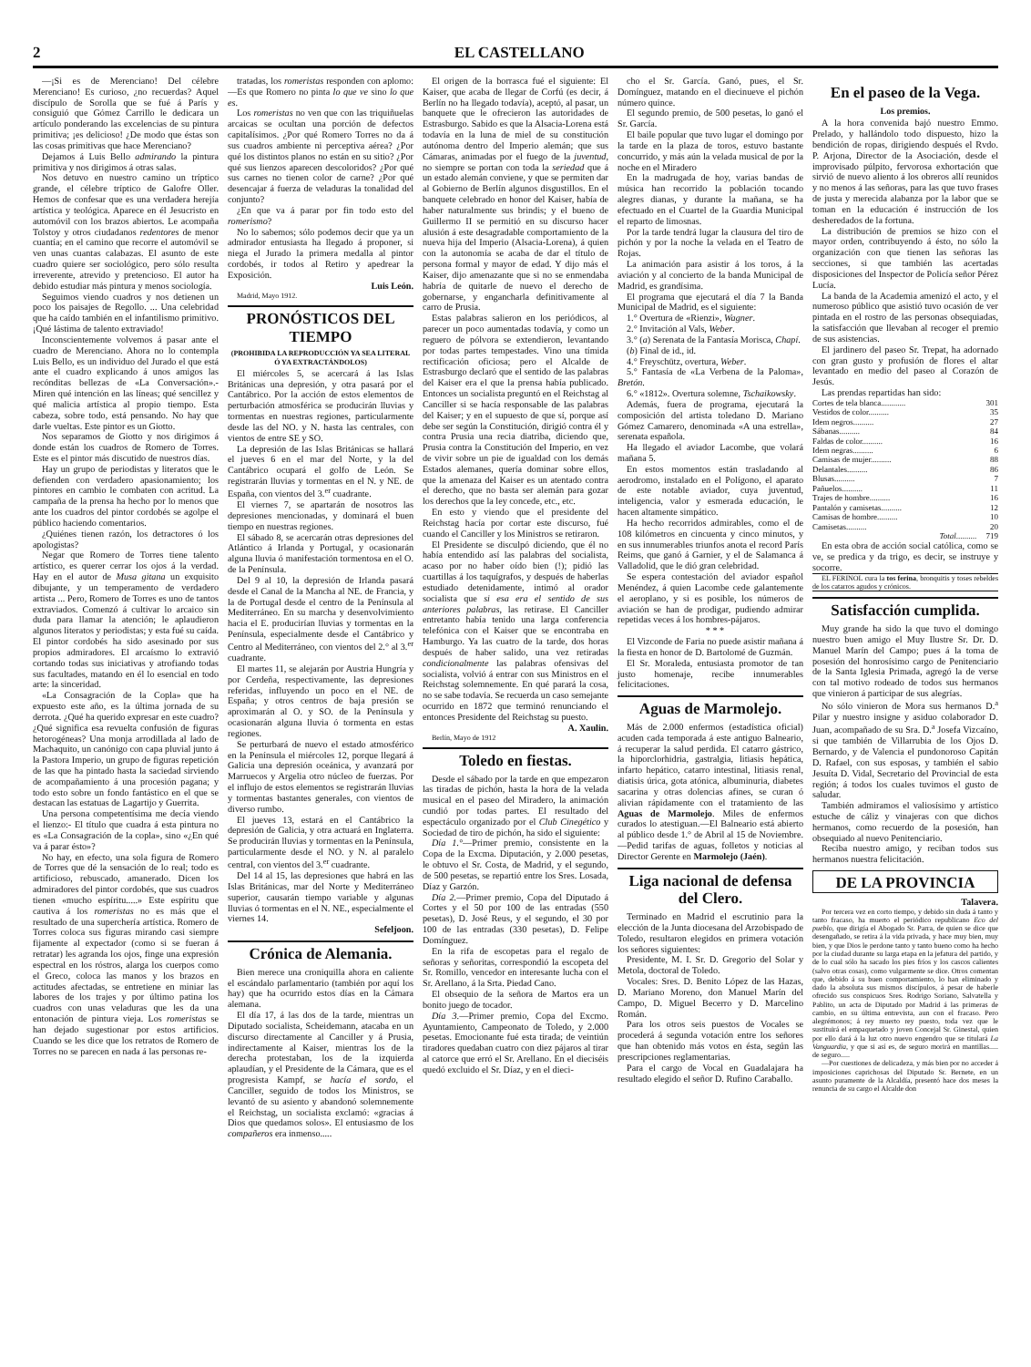2 EL CASTELLANO
—¡Si es de Merenciano! Del célebre Merenciano! Es curioso, ¿no recuerdas? Aquel discípulo de Sorolla que se fué á París y consiguió que Gómez Carrillo le dedicara un artículo ponderando las excelencias de su pintura primitiva; ¡es delicioso! ¿De modo que éstas son las cosas primitivas que hace Merenciano?
Dejamos á Luis Bello admirando la pintura primitiva y nos dirigimos á otras salas.
Nos detuvo en nuestro camino un tríptico grande, el célebre tríptico de Galofre Oller. Hemos de confesar que es una verdadera herejía artística y teológica. Aparece en él Jesucristo en automóvil con los brazos abiertos. Le acompaña Tolstoy y otros ciudadanos redentores de menor cuantía; en el camino que recorre el automóvil se ven unas cuantas calabazas. El asunto de este cuadro quiere ser sociológico, pero sólo resulta irreverente, atrevido y pretencioso. El autor ha debido estudiar más pintura y menos sociología.
Seguimos viendo cuadros y nos detienen un poco los paisajes de Regollo. ... Una celebridad que ha caído también en el infantilismo primitivo. ¡Qué lástima de talento extraviado!
Inconscientemente volvemos á pasar ante el cuadro de Merenciano. Ahora no lo contempla Luis Bello, es un individuo del Jurado el que está ante el cuadro explicando á unos amigos las recónditas bellezas de «La Conversación».- Miren qué intención en las líneas; qué sencillez y qué malicia artística al propio tiempo. Esta cabeza, sobre todo, está pensando. No hay que darle vueltas. Este pintor es un Giotto.
Nos separamos de Giotto y nos dirigimos á donde están los cuadros de Romero de Torres. Este es el pintor más discutido de nuestros días.
Hay un grupo de periodistas y literatos que le defienden con verdadero apasionamiento; los pintores en cambio le combaten con acritud. La campaña de la prensa ha hecho por lo menos que ante los cuadros del pintor cordobés se agolpe el público haciendo comentarios.
¿Quiénes tienen razón, los detractores ó los apologistas?
Negar que Romero de Torres tiene talento artístico, es querer cerrar los ojos á la verdad. Hay en el autor de Musa gitana un exquisito dibujante, y un temperamento de verdadero artista ... Pero, Romero de Torres es uno de tantos extraviados. Comenzó á cultivar lo arcaico sin duda para llamar la atención; le aplaudieron algunos literatos y periodistas; y esta fué su caída. El pintor cordobés ha sido asesinado por sus propios admiradores. El arcaísmo lo extravió cortando todas sus iniciativas y atrofiando todas sus facultades, matando en él lo esencial en todo arte: la sinceridad.
«La Consagración de la Copla» que ha expuesto este año, es la última jornada de su derrota. ¿Qué ha querido expresar en este cuadro? ¿Qué significa esa revuelta confusión de figuras hetorogéneas? Una monja arrodillada al lado de Machaquito, un canónigo con capa pluvial junto á la Pastora Imperio, un grupo de figuras repetición de las que ha pintado hasta la saciedad sirviendo de acompañamiento á una procesión pagana; y todo esto sobre un fondo fantástico en el que se destacan las estatuas de Lagartijo y Guerrita.
Una persona competentísima me decía viendo el lienzo:- El título que cuadra á esta pintura no es «La Consagración de la copla», sino «¿En qué va á parar ésto»?
No hay, en efecto, una sola figura de Romero de Torres que dé la sensación de lo real; todo es artificioso, rebuscado, amanerado. Dicen los admiradores del pintor cordobés, que sus cuadros tienen «mucho espíritu.....» Este espíritu que cautiva á los romeristas no es más que el resultado de una superchería artística. Romero de Torres coloca sus figuras mirando casi siempre fijamente al expectador (como si se fueran á retratar) les agranda los ojos, finge una expresión espectral en los róstros, alarga los cuerpos como el Greco, coloca las manos y los brazos en actitudes afectadas, se entretiene en miniar las labores de los trajes y por último patina los cuadros con unas veladuras que les da una entonación de pintura vieja. Los romeristas se han dejado sugestionar por estos artificios. Cuando se les dice que los retratos de Romero de Torres no se parecen en nada á las personas re-
tratadas, los romeristas responden con aplomo:—Es que Romero no pinta lo que ve sino lo que es.
Los romeristas no ven que con las triquiñuelas arcaicas se ocultan una porción de defectos capitalísimos. ¿Por qué Romero Torres no da á sus cuadros ambiente ni perceptiva aérea? ¿Por qué los distintos planos no están en su sitio? ¿Por qué sus lienzos aparecen descoloridos? ¿Por qué sus carnes no tienen color de carne? ¿Por qué desencajar á fuerza de veladuras la tonalidad del conjunto?
¿En que va á parar por fin todo esto del romerismo?
No lo sabemos; sólo podemos decir que ya un admirador entusiasta ha llegado á proponer, si niega el Jurado la primera medalla al pintor cordobés, ir todos al Retiro y apedrear la Exposición.
Luis León.
Madrid, Mayo 1912.
PRONÓSTICOS DEL TIEMPO
(PROHIBIDA LA REPRODUCCIÓN YA SEA LITERAL Ó YA EXTRACTÁNDOLOS)
El miércoles 5, se acercará á las Islas Británicas una depresión, y otra pasará por el Cantábrico. Por la acción de estos elementos de perturbación atmosférica se producirán lluvias y tormentas en nuestras regiones, particularmente desde las del NO. y N. hasta las centrales, con vientos de entre SE y SO.
La depresión de las Islas Británicas se hallará el jueves 6 en el mar del Norte, y la del Cantábrico ocupará el golfo de León. Se registrarán lluvias y tormentas en el N. y NE. de España, con vientos del 3.<sup>er</sup> cuadrante.
El viernes 7, se apartarán de nosotros las depresiones mencionadas, y dominará el buen tiempo en nuestras regiones.
El sábado 8, se acercarán otras depresiones del Atlántico á Irlanda y Portugal, y ocasionarán alguna lluvia ó manifestación tormentosa en el O. de la Península.
Del 9 al 10, la depresión de Irlanda pasará desde el Canal de la Mancha al NE. de Francia, y la de Portugal desde el centro de la Península al Mediterráneo. En su marcha y desenvolvimiento hacia el E. producirían lluvias y tormentas en la Península, especialmente desde el Cantábrico y Centro al Mediterráneo, con vientos del 2.° al 3.<sup>er</sup> cuadrante.
El martes 11, se alejarán por Austria Hungría y por Cerdeña, respectivamente, las depresiones referidas, influyendo un poco en el NE. de España; y otros centros de baja presión se aproximarán al O. y SO. de la Península y ocasionarán alguna lluvia ó tormenta en estas regiones.
Se perturbará de nuevo el estado atmosférico en la Península el miércoles 12, porque llegará á Galicia una depresión oceánica, y avanzará por Marruecos y Argelia otro núcleo de fuerzas. Por el influjo de estos elementos se registrarán lluvias y tormentas bastantes generales, con vientos de diverso rumbo.
El jueves 13, estará en el Cantábrico la depresión de Galicia, y otra actuará en Inglaterra. Se producirán lluvias y tormentas en la Península, particularmente desde el NO. y N. al paralelo central, con vientos del 3.<sup>er</sup> cuadrante.
Del 14 al 15, las depresiones que habrá en las Islas Británicas, mar del Norte y Mediterráneo superior, causarán tiempo variable y algunas lluvias ó tormentas en el N. NE., especialmente el viernes 14.
Sefeljoon.
Crónica de Alemania.
Bien merece una croniquilla ahora en caliente el escándalo parlamentario (también por aquí los hay) que ha ocurrido estos días en la Cámara alemana.
El día 17, á las dos de la tarde, mientras un Diputado socialista, Scheidemann, atacaba en un discurso directamente al Canciller y á Prusia, indirectamente al Kaiser, mientras los de la derecha protestaban, los de la izquierda aplaudían, y el Presidente de la Cámara, que es el progresista Kampf, se hacía el sordo, el Canciller, seguido de todos los Ministros, se levantó de su asiento y abandonó solemnemente el Reichstag, un socialista exclamó: «gracias á Dios que quedamos solos». El entusiasmo de los compañeros era inmenso.....
El origen de la borrasca fué el siguiente: El Kaiser, que acaba de llegar de Corfú (es decir, á Berlín no ha llegado todavía), aceptó, al pasar, un banquete que le ofrecieron las autoridades de Estrasburgo. Sabido es que la Alsacia-Lorena está todavía en la luna de miel de su constitución autónoma dentro del Imperio alemán; que sus Cámaras, animadas por el fuego de la juventud, no siempre se portan con toda la seriedad que á un estado alemán conviene, y que se permiten dar al Gobierno de Berlín algunos disgustillos. En el banquete celebrado en honor del Kaiser, había de haber naturalmente sus brindis; y el bueno de Guillermo II se permitió en su discurso hacer alusión á este desagradable comportamiento de la nueva hija del Imperio (Alsacia-Lorena), á quien con la autonomía se acaba de dar el título de persona formal y mayor de edad. Y dijo más el Kaiser, dijo amenazante que si no se enmendaba habría de quitarle de nuevo el derecho de gobernarse, y engancharla definitivamente al carro de Prusia.
Estas palabras salieron en los periódicos, al parecer un poco aumentadas todavía, y como un reguero de pólvora se extendieron, levantando por todas partes tempestades. Vino una tímida rectificación oficiosa; pero el Alcalde de Estrasburgo declaró que el sentido de las palabras del Kaiser era el que la prensa había publicado. Entonces un socialista preguntó en el Reichstag al Canciller si se hacía responsable de las palabras del Kaiser; y en el supuesto de que sí, porque así debe ser según la Constitución, dirigió contra él y contra Prusia una recia diatriba, diciendo que, Prusia contra la Constitución del Imperio, en vez de vivir sobre un pie de igualdad con los demás Estados alemanes, quería dominar sobre ellos, que la amenaza del Kaiser es un atentado contra el derecho, que no basta ser alemán para gozar los derechos que la ley concede, etc., etc.
En esto y viendo que el presidente del Reichstag hacía por cortar este discurso, fué cuando el Canciller y los Ministros se retiraron.
El Presidente se disculpó diciendo, que él no había entendido así las palabras del socialista, acaso por no haber oído bien (!); pidió las cuartillas á los taquígrafos, y después de haberlas estudiado detenidamente, intimó al orador socialista que si esa era el sentido de sus anteriores palabras, las retirase. El Canciller entretanto había tenido una larga conferencia telefónica con el Kaiser que se encontraba en Hamburgo. Ya las cuatro de la tarde, dos horas después de haber salido, una vez retiradas condicionalmente las palabras ofensivas del socialista, volvió á entrar con sus Ministros en el Reichstag solemnemente. En qué parará la cosa, no se sabe todavía. Se recuerda un caso semejante ocurrido en 1872 que terminó renunciando el entonces Presidente del Reichstag su puesto.
A. Xaulin.
Berlín, Mayo de 1912
Toledo en fiestas.
Desde el sábado por la tarde en que empezaron las tiradas de pichón, hasta la hora de la velada musical en el paseo del Miradero, la animación cundió por todas partes. El resultado del espectáculo organizado por el Club Cinegético y Sociedad de tiro de pichón, ha sido el siguiente:
Día 1.°—Primer premio, consistente en la Copa de la Excma. Diputación, y 2.000 pesetas, le obtuvo el Sr. Costa, de Madrid, y el segundo, de 500 pesetas, se repartió entre los Sres. Losada, Díaz y Garzón.
Día 2.—Primer premio, Copa del Diputado á Cortes y el 50 por 100 de las entradas (550 pesetas), D. José Reus, y el segundo, el 30 por 100 de las entradas (330 pesetas), D. Felipe Domínguez.
En la rifa de escopetas para el regalo de señoras y señoritas, correspondió la escopeta del Sr. Romillo, vencedor en interesante lucha con el Sr. Arellano, á la Srta. Piedad Cano.
El obsequio de la señora de Martos era un bonito juego de tocador.
Día 3.—Primer premio, Copa del Excmo. Ayuntamiento, Campeonato de Toledo, y 2.000 pesetas. Emocionante fué esta tirada; de veintiún tiradores quedaban cuatro con diez pájaros al tirar al catorce que erró el Sr. Arellano. En el dieciséis quedó excluido el Sr. Díaz, y en el dieci-
cho el Sr. García. Ganó, pues, el Sr. Domínguez, matando en el diecinueve el pichón número quince.
El segundo premio, de 500 pesetas, lo ganó el Sr. García.
El baile popular que tuvo lugar el domingo por la tarde en la plaza de toros, estuvo bastante concurrido, y más aún la velada musical de por la noche en el Miradero
En la madrugada de hoy, varias bandas de música han recorrido la población tocando alegres dianas, y durante la mañana, se ha efectuado en el Cuartel de la Guardia Municipal el reparto de limosnas.
Por la tarde tendrá lugar la clausura del tiro de pichón y por la noche la velada en el Teatro de Rojas.
La animación para asistir á los toros, á la aviación y al concierto de la banda Municipal de Madrid, es grandísima.
El programa que ejecutará el día 7 la Banda Municipal de Madrid, es el siguiente:
1.° Overtura de «Rienzi», Wagner.
2.° Invitación al Vals, Weber.
3.° (a) Serenata de la Fantasía Morisca, Chapí.
(b) Final de id., id.
4.° Freyschütz, overtura, Weber.
5.° Fantasía de «La Verbena de la Paloma», Bretón.
6.° «1812». Overtura solemne, Tschaikowsky.
Además, fuera de programa, ejecutará la composición del artista toledano D. Mariano Gómez Camarero, denominada «A una estrella», serenata española.
Ha llegado el aviador Lacombe, que volará mañana 5.
En estos momentos están trasladando al aerodromo, instalado en el Polígono, el aparato de este notable aviador, cuya juventud, inteligencia, valor y esmerada educación, le hacen altamente simpático.
Ha hecho recorridos admirables, como el de 108 kilómetros en cincuenta y cinco minutos, y en sus innumerables triunfos anota el record París Reims, que ganó á Garnier, y el de Salamanca á Valladolid, que le dió gran celebridad.
Se espera contestación del aviador español Menéndez, á quien Lacombe cede galantemente el aeroplano, y si es posible, los números de aviación se han de prodigar, pudiendo admirar repetidas veces á los hombres-pájaros.
* * *
El Vizconde de Faria no puede asistir mañana á la fiesta en honor de D. Bartolomé de Guzmán.
El Sr. Moraleda, entusiasta promotor de tan justo homenaje, recibe innumerables felicitaciones.
Aguas de Marmolejo.
Más de 2.000 enfermos (estadística oficial) acuden cada temporada á este antiguo Balneario, á recuperar la salud perdida. El catarro gástrico, la hiporclorhidria, gastralgia, litiasis hepática, infarto hepático, catarro intestinal, litiasis renal, diatisis úrica, gota atónica, albuminuria, diabetes sacarina y otras dolencias afines, se curan ó alivian rápidamente con el tratamiento de las Aguas de Marmolejo. Miles de enfermos curados lo atestiguan.—El Balneario está abierto al público desde 1.° de Abril al 15 de Noviembre.—Pedid tarifas de aguas, folletos y noticias al Director Gerente en Marmolejo (Jaén).
Liga nacional de defensa del Clero.
Terminado en Madrid el escrutinio para la elección de la Junta diocesana del Arzobispado de Toledo, resultaron elegidos en primera votación los señores siguientes:
Presidente, M. I. Sr. D. Gregorio del Solar y Metola, doctoral de Toledo.
Vocales: Sres. D. Benito López de las Hazas, D. Mariano Moreno, don Manuel Marín del Campo, D. Miguel Becerro y D. Marcelino Román.
Para los otros seis puestos de Vocales se procederá á segunda votación entre los señores que han obtenido más votos en ésta, según las prescripciones reglamentarias.
Para el cargo de Vocal en Guadalajara ha resultado elegido el señor D. Rufino Caraballo.
En el paseo de la Vega.
Los premios.
A la hora convenida bajó nuestro Emmo. Prelado, y hallándolo todo dispuesto, hizo la bendición de ropas, dirigiendo después el Rvdo. P. Arjona, Director de la Asociación, desde el improvisado púlpito, fervorosa exhortación que sirvió de nuevo aliento á los obreros allí reunidos y no menos á las señoras, para las que tuvo frases de justa y merecida alabanza por la labor que se toman en la educación é instrucción de los desheredados de la fortuna.
La distribución de premios se hizo con el mayor orden, contribuyendo á ésto, no sólo la organización con que tienen las señoras las secciones, si que también las acertadas disposiciones del Inspector de Policía señor Pérez Lucía.
La banda de la Academia amenizó el acto, y el numeroso público que asistió tuvo ocasión de ver pintada en el rostro de las personas obsequiadas, la satisfacción que llevaban al recoger el premio de sus asistencias.
El jardinero del paseo Sr. Trepat, ha adornado con gran gusto y profusión de flores el altar levantado en medio del paseo al Corazón de Jesús.
Las prendas repartidas han sido:
| Cortes de tela blanca............ | 301 |
| Vestidos de color.......... | 35 |
| Idem negros.......... | 27 |
| Sábanas.......... | 84 |
| Faldas de color.......... | 16 |
| Idem negras.......... | 6 |
| Camisas de mujer.......... | 88 |
| Delantales.......... | 86 |
| Blusas.......... | 7 |
| Pañuelos.......... | 11 |
| Trajes de hombre.......... | 16 |
| Pantalón y camisetas.......... | 12 |
| Camisas de hombre.......... | 10 |
| Camisetas.......... | 20 |
| Total .......... | 719 |
En esta obra de acción social católica, como se ve, se predica y da trigo, es decir, se instruye y socorre.
EL FERINOL cura la tos ferina, bronquitis y toses rebeldes de los catarros agudos y crónicos.
Satisfacción cumplida.
Muy grande ha sido la que tuvo el domingo nuestro buen amigo el Muy Ilustre Sr. Dr. D. Manuel Marín del Campo; pues á la toma de posesión del honrosísimo cargo de Penitenciario de la Santa Iglesia Primada, agregó la de verse con tal motivo rodeado de todos sus hermanos que vinieron á participar de sus alegrías.
No sólo vinieron de Mora sus hermanos D.<sup>a</sup> Pilar y nuestro insigne y asiduo colaborador D. Juan, acompañado de su Sra. D.<sup>a</sup> Josefa Vizcaíno, si que también de Villarrubia de los Ojos D. Bernardo, y de Valencia el pundonoroso Capitán D. Rafael, con sus esposas, y también el sabio Jesuíta D. Vidal, Secretario del Provincial de esta región; á todos los cuales tuvimos el gusto de saludar.
También admiramos el valiosísimo y artístico estuche de cáliz y vinajeras con que dichos hermanos, como recuerdo de la posesión, han obsequiado al nuevo Penitenciario.
Reciba nuestro amigo, y reciban todos sus hermanos nuestra felicitación.
DE LA PROVINCIA
Talavera.
Por tercera vez en corto tiempo, y debido sin duda á tanto y tanto fracaso, ha muerto el periódico republicano Eco del pueblo, que dirigía el Abogado Sr. Parra, de quien se dice que desengañado, se retira á la vida privada, y hace muy bien, muy bien, y que Dios le perdone tanto y tanto bueno como ha hecho por la ciudad durante su larga etapa en la jefatura del partido, y de lo cual sólo ha sacado los pies fríos y los cascos calientes (salvo otras cosas), como vulgarmente se dice. Otros comentan que, debido á su buen comportamiento, lo han eliminado y dado la absoluta sus mismos discípulos, á pesar de haberle ofrecido sus conspicuos Sres. Rodrigo Soriano, Salvatella y Pablito, un acta de Diputado por Madrid á las primeras de cambio, en su última entrevista, aun con el fracaso. Pero alegrémonos; á rey muerto rey puesto, toda vez que le sustituirá el empaquetado y joven Concejal Sr. Ginestal, quien por ello dará á la luz otro nuevo engendro que se titulará La Vanguardia, y que si así es, de seguro morirá en mantillas..... de seguro.....
—Por cuestiones de delicadeza, y más bien por no acceder á imposiciones caprichosas del Diputado Sr. Bernete, en un asunto puramente de la Alcaldía, presentó hace dos meses la renuncia de su cargo el Alcalde don